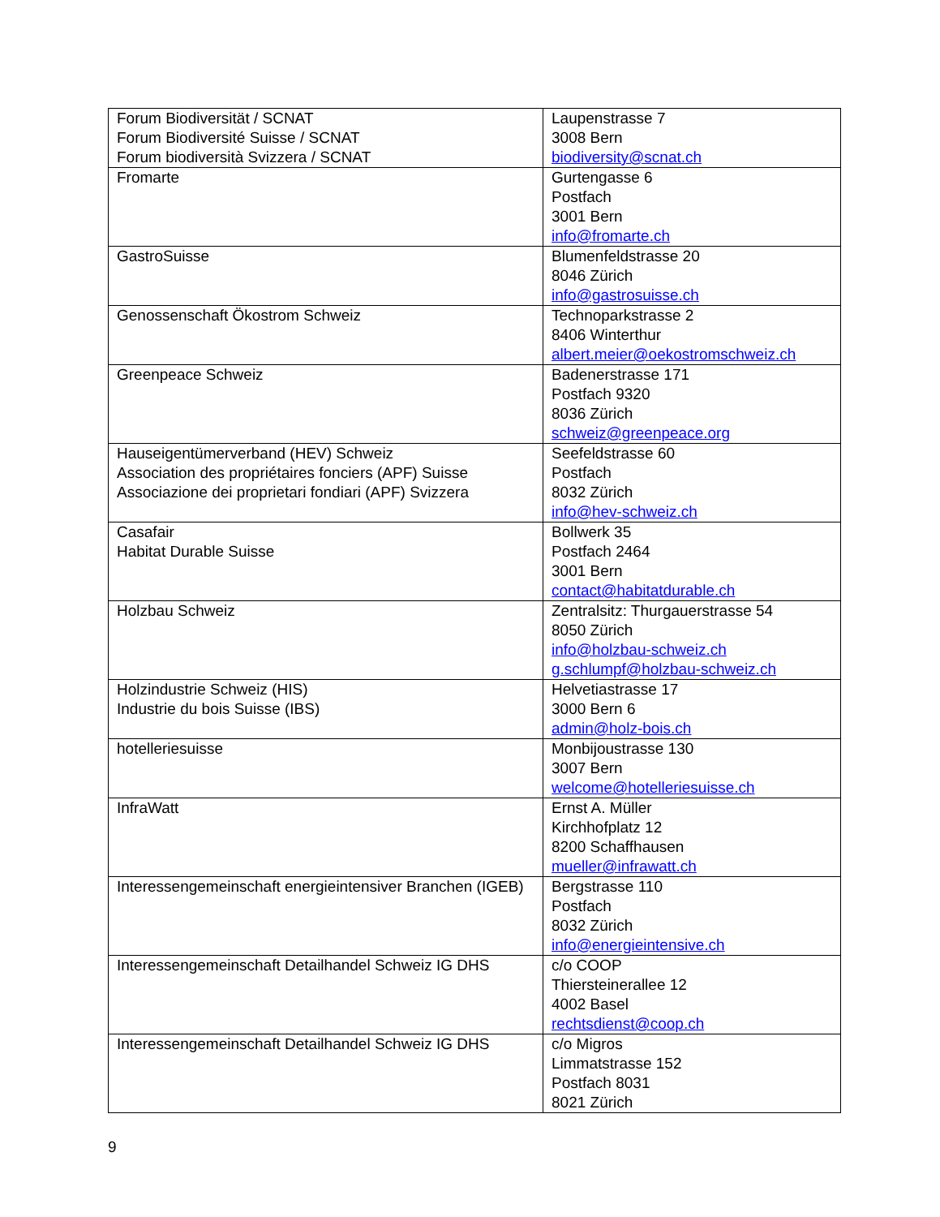| Forum Biodiversität / SCNAT Forum Biodiversité Suisse / SCNAT Forum biodiversità Svizzera / SCNAT | Laupenstrasse 7 3008 Bern biodiversity@scnat.ch |
| Fromarte | Gurtengasse 6 Postfach 3001 Bern info@fromarte.ch |
| GastroSuisse | Blumenfeldstrasse 20 8046 Zürich info@gastrosuisse.ch |
| Genossenschaft Ökostrom Schweiz | Technoparkstrasse 2 8406 Winterthur albert.meier@oekostromschweiz.ch |
| Greenpeace Schweiz | Badenerstrasse 171 Postfach 9320 8036 Zürich schweiz@greenpeace.org |
| Hauseigentümerverband (HEV) Schweiz Association des propriétaires fonciers (APF) Suisse Associazione dei proprietari fondiari (APF) Svizzera | Seefeldstrasse 60 Postfach 8032 Zürich info@hev-schweiz.ch |
| Casafair Habitat Durable Suisse | Bollwerk 35 Postfach 2464 3001 Bern contact@habitatdurable.ch |
| Holzbau Schweiz | Zentralsitz: Thurgauerstrasse 54 8050 Zürich info@holzbau-schweiz.ch g.schlumpf@holzbau-schweiz.ch |
| Holzindustrie Schweiz (HIS) Industrie du bois Suisse (IBS) | Helvetiastrasse 17 3000 Bern 6 admin@holz-bois.ch |
| hotelleriesuisse | Monbijoustrasse 130 3007 Bern welcome@hotelleriesuisse.ch |
| InfraWatt | Ernst A. Müller Kirchhofplatz 12 8200 Schaffhausen mueller@infrawatt.ch |
| Interessengemeinschaft energieintensiver Branchen (IGEB) | Bergstrasse 110 Postfach 8032 Zürich info@energieintensive.ch |
| Interessengemeinschaft Detailhandel Schweiz IG DHS | c/o COOP Thiersteinerallee 12 4002 Basel rechtsdienst@coop.ch |
| Interessengemeinschaft Detailhandel Schweiz IG DHS | c/o Migros Limmatstrasse 152 Postfach 8031 8021 Zürich |
9